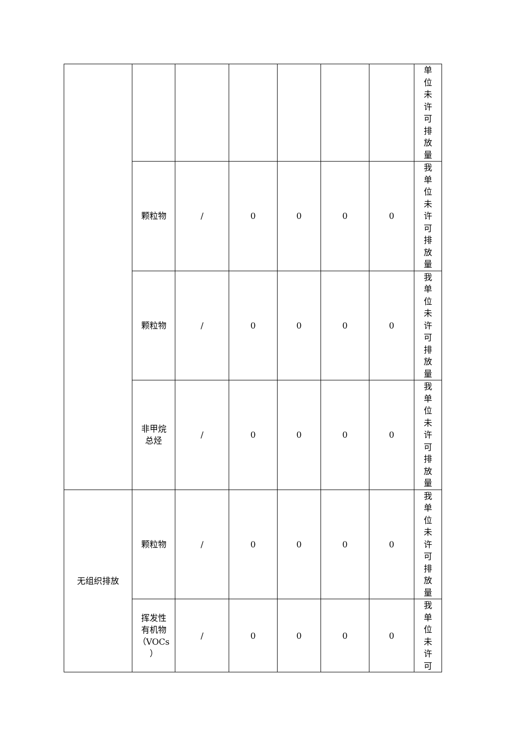| | | | | | | | 单位未许可排放量 |
| | 颗粒物 | / | 0 | 0 | 0 | 0 | 我单位未许可排放量 |
| | 颗粒物 | / | 0 | 0 | 0 | 0 | 我单位未许可排放量 |
| | 非甲烷 总烃 | / | 0 | 0 | 0 | 0 | 我单位未许可排放量 |
| 无组织排放 | 颗粒物 | / | 0 | 0 | 0 | 0 | 我单位未许可排放量 |
| | 挥发性 有机物 （VOCs ） | / | 0 | 0 | 0 | 0 | 我单位未许可 |